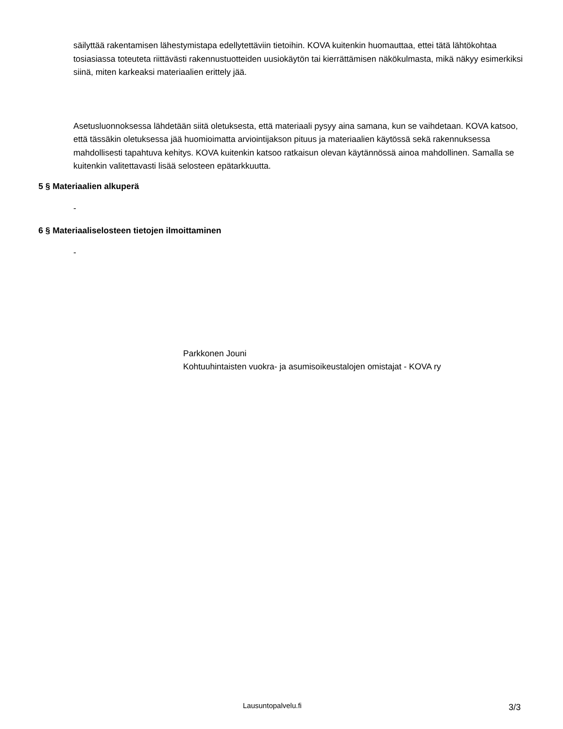säilyttää rakentamisen lähestymistapa edellytettäviin tietoihin. KOVA kuitenkin huomauttaa, ettei tätä lähtökohtaa tosiasiassa toteuteta riittävästi rakennustuotteiden uusiokäytön tai kierrättämisen näkökulmasta, mikä näkyy esimerkiksi siinä, miten karkeaksi materiaalien erittely jää.
Asetusluonnoksessa lähdetään siitä oletuksesta, että materiaali pysyy aina samana, kun se vaihdetaan. KOVA katsoo, että tässäkin oletuksessa jää huomioimatta arviointijakson pituus ja materiaalien käytössä sekä rakennuksessa mahdollisesti tapahtuva kehitys. KOVA kuitenkin katsoo ratkaisun olevan käytännössä ainoa mahdollinen. Samalla se kuitenkin valitettavasti lisää selosteen epätarkkuutta.
5 § Materiaalien alkuperä
-
6 § Materiaaliselosteen tietojen ilmoittaminen
-
Parkkonen Jouni
Kohtuuhintaisten vuokra- ja asumisoikeustalojen omistajat - KOVA ry
Lausuntopalvelu.fi 3/3